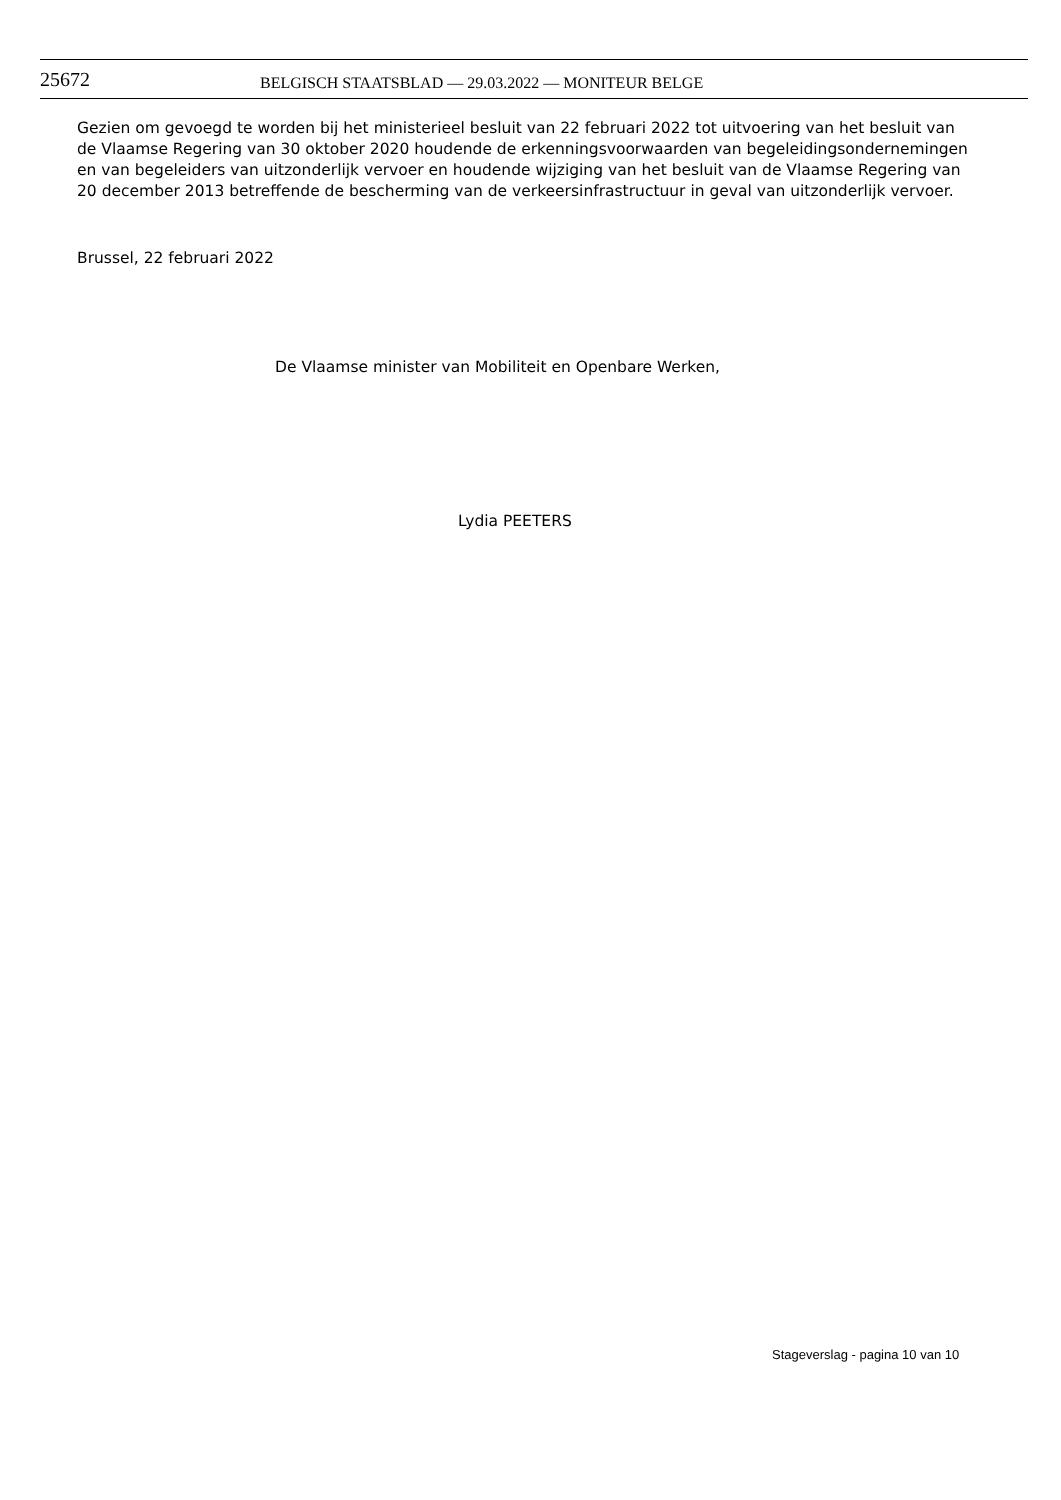25672
BELGISCH STAATSBLAD — 29.03.2022 — MONITEUR BELGE
Gezien om gevoegd te worden bij het ministerieel besluit van 22 februari 2022 tot uitvoering van het besluit van de Vlaamse Regering van 30 oktober 2020 houdende de erkenningsvoorwaarden van begeleidingsondernemingen en van begeleiders van uitzonderlijk vervoer en houdende wijziging van het besluit van de Vlaamse Regering van 20 december 2013 betreffende de bescherming van de verkeersinfrastructuur in geval van uitzonderlijk vervoer.
Brussel, 22 februari 2022
De Vlaamse minister van Mobiliteit en Openbare Werken,
Lydia PEETERS
Stageverslag - pagina 10 van 10